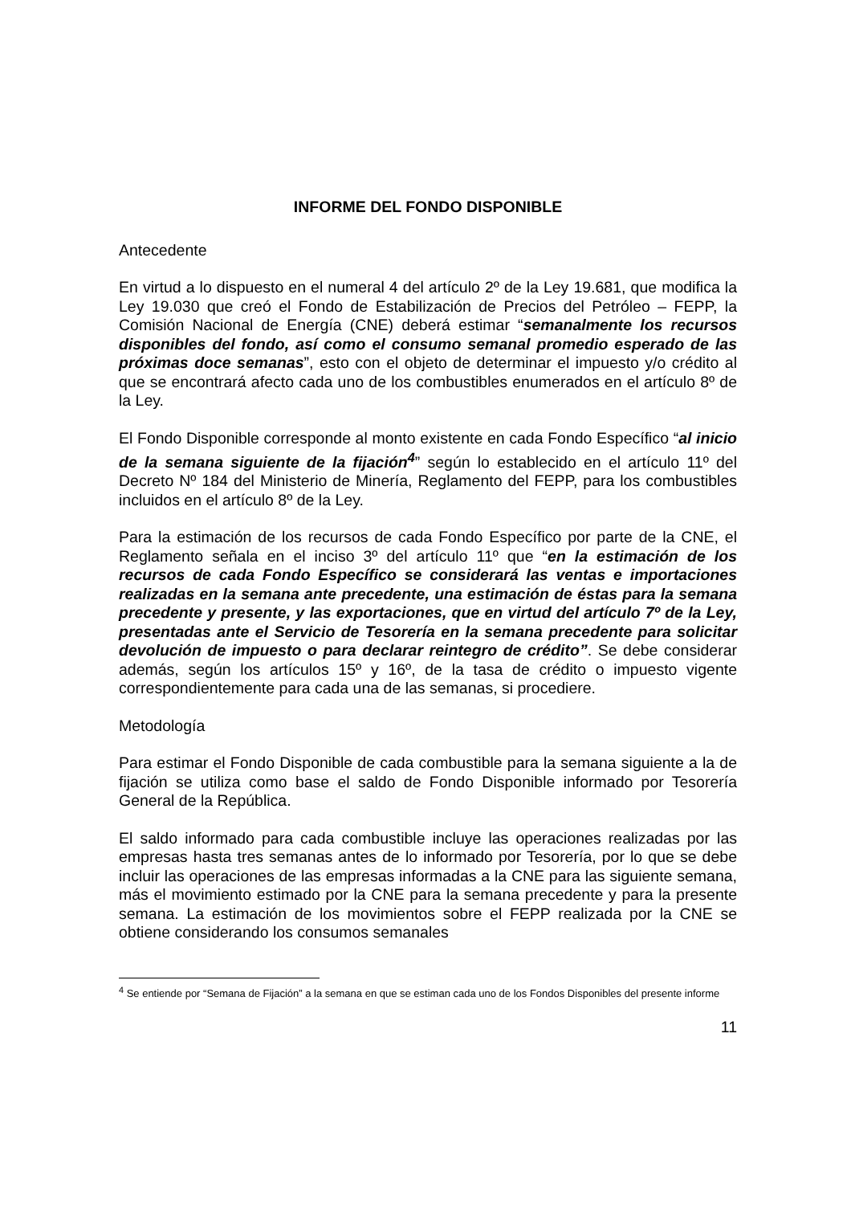INFORME DEL FONDO DISPONIBLE
Antecedente
En virtud a lo dispuesto en el numeral 4 del artículo 2º de la Ley 19.681, que modifica la Ley 19.030 que creó el Fondo de Estabilización de Precios del Petróleo – FEPP, la Comisión Nacional de Energía (CNE) deberá estimar “semanalmente los recursos disponibles del fondo, así como el consumo semanal promedio esperado de las próximas doce semanas”, esto con el objeto de determinar el impuesto y/o crédito al que se encontrará afecto cada uno de los combustibles enumerados en el artículo 8º de la Ley.
El Fondo Disponible corresponde al monto existente en cada Fondo Específico “al inicio de la semana siguiente de la fijación<sup>4</sup>” según lo establecido en el artículo 11º del Decreto Nº 184 del Ministerio de Minería, Reglamento del FEPP, para los combustibles incluidos en el artículo 8º de la Ley.
Para la estimación de los recursos de cada Fondo Específico por parte de la CNE, el Reglamento señala en el inciso 3º del artículo 11º que “en la estimación de los recursos de cada Fondo Específico se considerará las ventas e importaciones realizadas en la semana ante precedente, una estimación de éstas para la semana precedente y presente, y las exportaciones, que en virtud del artículo 7º de la Ley, presentadas ante el Servicio de Tesorería en la semana precedente para solicitar devolución de impuesto o para declarar reintegro de crédito”. Se debe considerar además, según los artículos 15º y 16º, de la tasa de crédito o impuesto vigente correspondientemente para cada una de las semanas, si procediere.
Metodología
Para estimar el Fondo Disponible de cada combustible para la semana siguiente a la de fijación se utiliza como base el saldo de Fondo Disponible informado por Tesorería General de la República.
El saldo informado para cada combustible incluye las operaciones realizadas por las empresas hasta tres semanas antes de lo informado por Tesorería, por lo que se debe incluir las operaciones de las empresas informadas a la CNE para las siguiente semana, más el movimiento estimado por la CNE para la semana precedente y para la presente semana. La estimación de los movimientos sobre el FEPP realizada por la CNE se obtiene considerando los consumos semanales
<sup>4</sup> Se entiende por “Semana de Fijación” a la semana en que se estiman cada uno de los Fondos Disponibles del presente informe
11